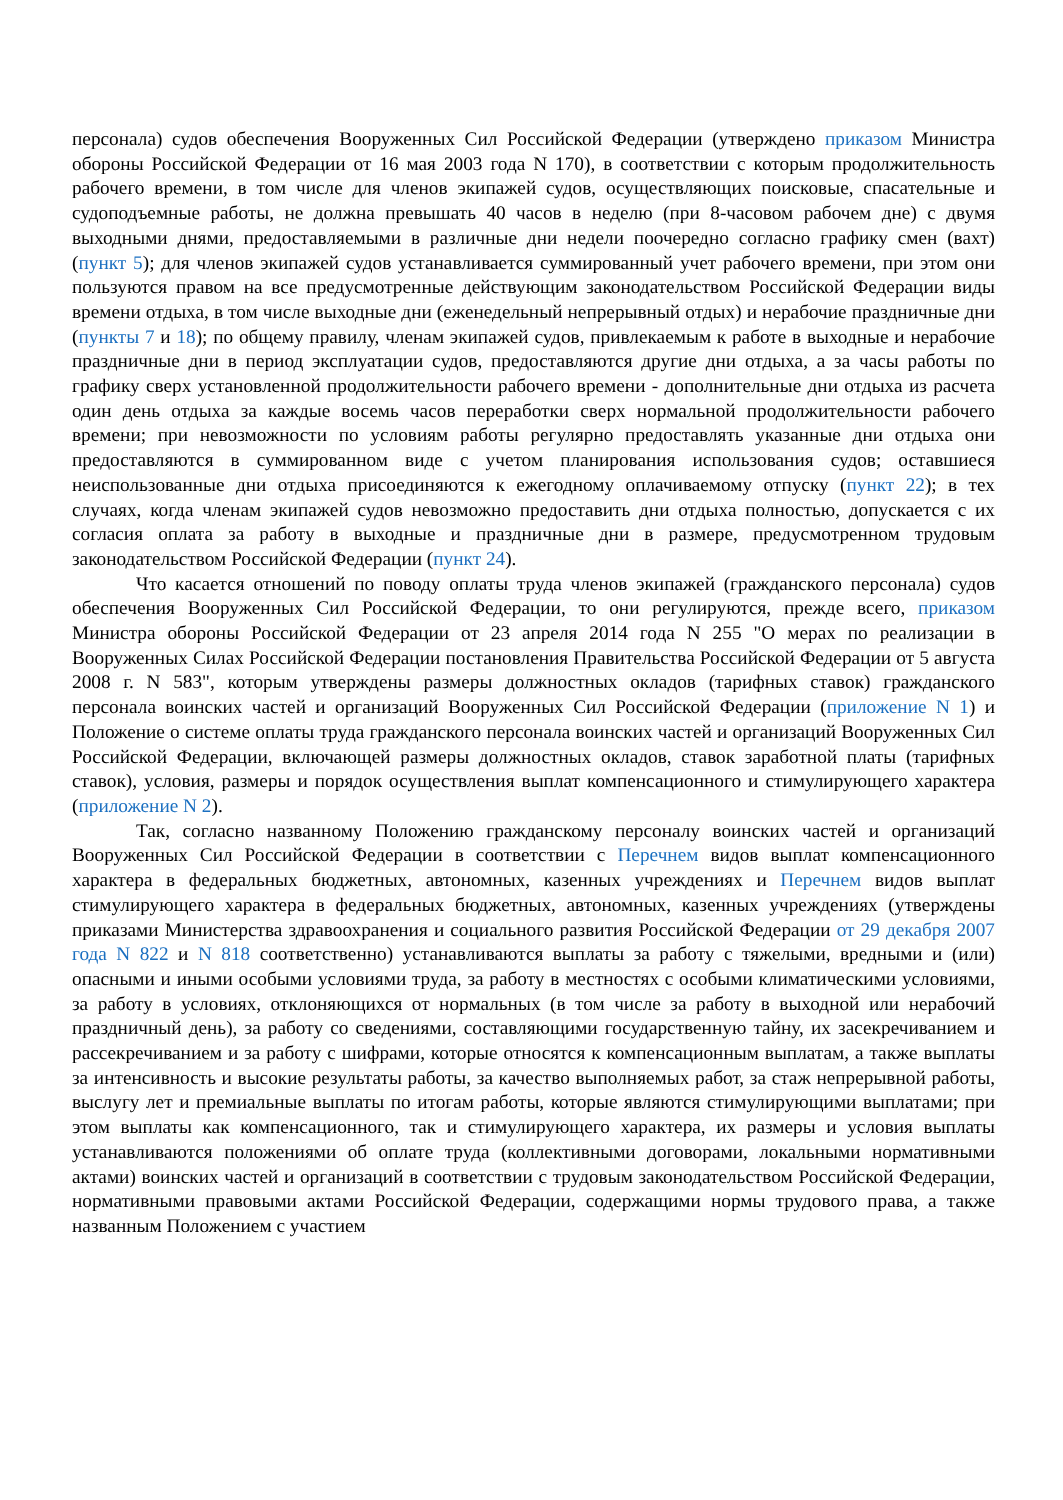персонала) судов обеспечения Вооруженных Сил Российской Федерации (утверждено приказом Министра обороны Российской Федерации от 16 мая 2003 года N 170), в соответствии с которым продолжительность рабочего времени, в том числе для членов экипажей судов, осуществляющих поисковые, спасательные и судоподъемные работы, не должна превышать 40 часов в неделю (при 8-часовом рабочем дне) с двумя выходными днями, предоставляемыми в различные дни недели поочередно согласно графику смен (вахт) (пункт 5); для членов экипажей судов устанавливается суммированный учет рабочего времени, при этом они пользуются правом на все предусмотренные действующим законодательством Российской Федерации виды времени отдыха, в том числе выходные дни (еженедельный непрерывный отдых) и нерабочие праздничные дни (пункты 7 и 18); по общему правилу, членам экипажей судов, привлекаемым к работе в выходные и нерабочие праздничные дни в период эксплуатации судов, предоставляются другие дни отдыха, а за часы работы по графику сверх установленной продолжительности рабочего времени - дополнительные дни отдыха из расчета один день отдыха за каждые восемь часов переработки сверх нормальной продолжительности рабочего времени; при невозможности по условиям работы регулярно предоставлять указанные дни отдыха они предоставляются в суммированном виде с учетом планирования использования судов; оставшиеся неиспользованные дни отдыха присоединяются к ежегодному оплачиваемому отпуску (пункт 22); в тех случаях, когда членам экипажей судов невозможно предоставить дни отдыха полностью, допускается с их согласия оплата за работу в выходные и праздничные дни в размере, предусмотренном трудовым законодательством Российской Федерации (пункт 24).
Что касается отношений по поводу оплаты труда членов экипажей (гражданского персонала) судов обеспечения Вооруженных Сил Российской Федерации, то они регулируются, прежде всего, приказом Министра обороны Российской Федерации от 23 апреля 2014 года N 255 "О мерах по реализации в Вооруженных Силах Российской Федерации постановления Правительства Российской Федерации от 5 августа 2008 г. N 583", которым утверждены размеры должностных окладов (тарифных ставок) гражданского персонала воинских частей и организаций Вооруженных Сил Российской Федерации (приложение N 1) и Положение о системе оплаты труда гражданского персонала воинских частей и организаций Вооруженных Сил Российской Федерации, включающей размеры должностных окладов, ставок заработной платы (тарифных ставок), условия, размеры и порядок осуществления выплат компенсационного и стимулирующего характера (приложение N 2).
Так, согласно названному Положению гражданскому персоналу воинских частей и организаций Вооруженных Сил Российской Федерации в соответствии с Перечнем видов выплат компенсационного характера в федеральных бюджетных, автономных, казенных учреждениях и Перечнем видов выплат стимулирующего характера в федеральных бюджетных, автономных, казенных учреждениях (утверждены приказами Министерства здравоохранения и социального развития Российской Федерации от 29 декабря 2007 года N 822 и N 818 соответственно) устанавливаются выплаты за работу с тяжелыми, вредными и (или) опасными и иными особыми условиями труда, за работу в местностях с особыми климатическими условиями, за работу в условиях, отклоняющихся от нормальных (в том числе за работу в выходной или нерабочий праздничный день), за работу со сведениями, составляющими государственную тайну, их засекречиванием и рассекречиванием и за работу с шифрами, которые относятся к компенсационным выплатам, а также выплаты за интенсивность и высокие результаты работы, за качество выполняемых работ, за стаж непрерывной работы, выслугу лет и премиальные выплаты по итогам работы, которые являются стимулирующими выплатами; при этом выплаты как компенсационного, так и стимулирующего характера, их размеры и условия выплаты устанавливаются положениями об оплате труда (коллективными договорами, локальными нормативными актами) воинских частей и организаций в соответствии с трудовым законодательством Российской Федерации, нормативными правовыми актами Российской Федерации, содержащими нормы трудового права, а также названным Положением с участием